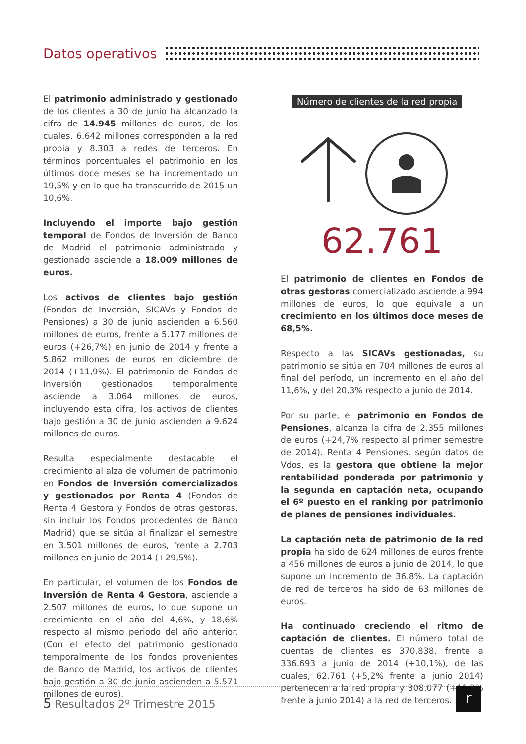Datos operativos
El patrimonio administrado y gestionado de los clientes a 30 de junio ha alcanzado la cifra de 14.945 millones de euros, de los cuales, 6.642 millones corresponden a la red propia y 8.303 a redes de terceros. En términos porcentuales el patrimonio en los últimos doce meses se ha incrementado un 19,5% y en lo que ha transcurrido de 2015 un 10,6%.
Incluyendo el importe bajo gestión temporal de Fondos de Inversión de Banco de Madrid el patrimonio administrado y gestionado asciende a 18.009 millones de euros.
Los activos de clientes bajo gestión (Fondos de Inversión, SICAVs y Fondos de Pensiones) a 30 de junio ascienden a 6.560 millones de euros, frente a 5.177 millones de euros (+26,7%) en junio de 2014 y frente a 5.862 millones de euros en diciembre de 2014 (+11,9%). El patrimonio de Fondos de Inversión gestionados temporalmente asciende a 3.064 millones de euros, incluyendo esta cifra, los activos de clientes bajo gestión a 30 de junio ascienden a 9.624 millones de euros.
Resulta especialmente destacable el crecimiento al alza de volumen de patrimonio en Fondos de Inversión comercializados y gestionados por Renta 4 (Fondos de Renta 4 Gestora y Fondos de otras gestoras, sin incluir los Fondos procedentes de Banco Madrid) que se sitúa al finalizar el semestre en 3.501 millones de euros, frente a 2.703 millones en junio de 2014 (+29,5%).
En particular, el volumen de los Fondos de Inversión de Renta 4 Gestora, asciende a 2.507 millones de euros, lo que supone un crecimiento en el año del 4,6%, y 18,6% respecto al mismo periodo del año anterior. (Con el efecto del patrimonio gestionado temporalmente de los fondos provenientes de Banco de Madrid, los activos de clientes bajo gestión a 30 de junio ascienden a 5.571 millones de euros).
Número de clientes de la red propia
62.761
El patrimonio de clientes en Fondos de otras gestoras comercializado asciende a 994 millones de euros, lo que equivale a un crecimiento en los últimos doce meses de 68,5%.
Respecto a las SICAVs gestionadas, su patrimonio se sitúa en 704 millones de euros al final del período, un incremento en el año del 11,6%, y del 20,3% respecto a junio de 2014.
Por su parte, el patrimonio en Fondos de Pensiones, alcanza la cifra de 2.355 millones de euros (+24,7% respecto al primer semestre de 2014). Renta 4 Pensiones, según datos de Vdos, es la gestora que obtiene la mejor rentabilidad ponderada por patrimonio y la segunda en captación neta, ocupando el 6º puesto en el ranking por patrimonio de planes de pensiones individuales.
La captación neta de patrimonio de la red propia ha sido de 624 millones de euros frente a 456 millones de euros a junio de 2014, lo que supone un incremento de 36.8%. La captación de red de terceros ha sido de 63 millones de euros.
Ha continuado creciendo el ritmo de captación de clientes. El número total de cuentas de clientes es 370.838, frente a 336.693 a junio de 2014 (+10,1%), de las cuales, 62.761 (+5,2% frente a junio 2014) pertenecen a la red propia y 308.077 (+11,2% frente a junio 2014) a la red de terceros.
5 Resultados 2º Trimestre 2015 r